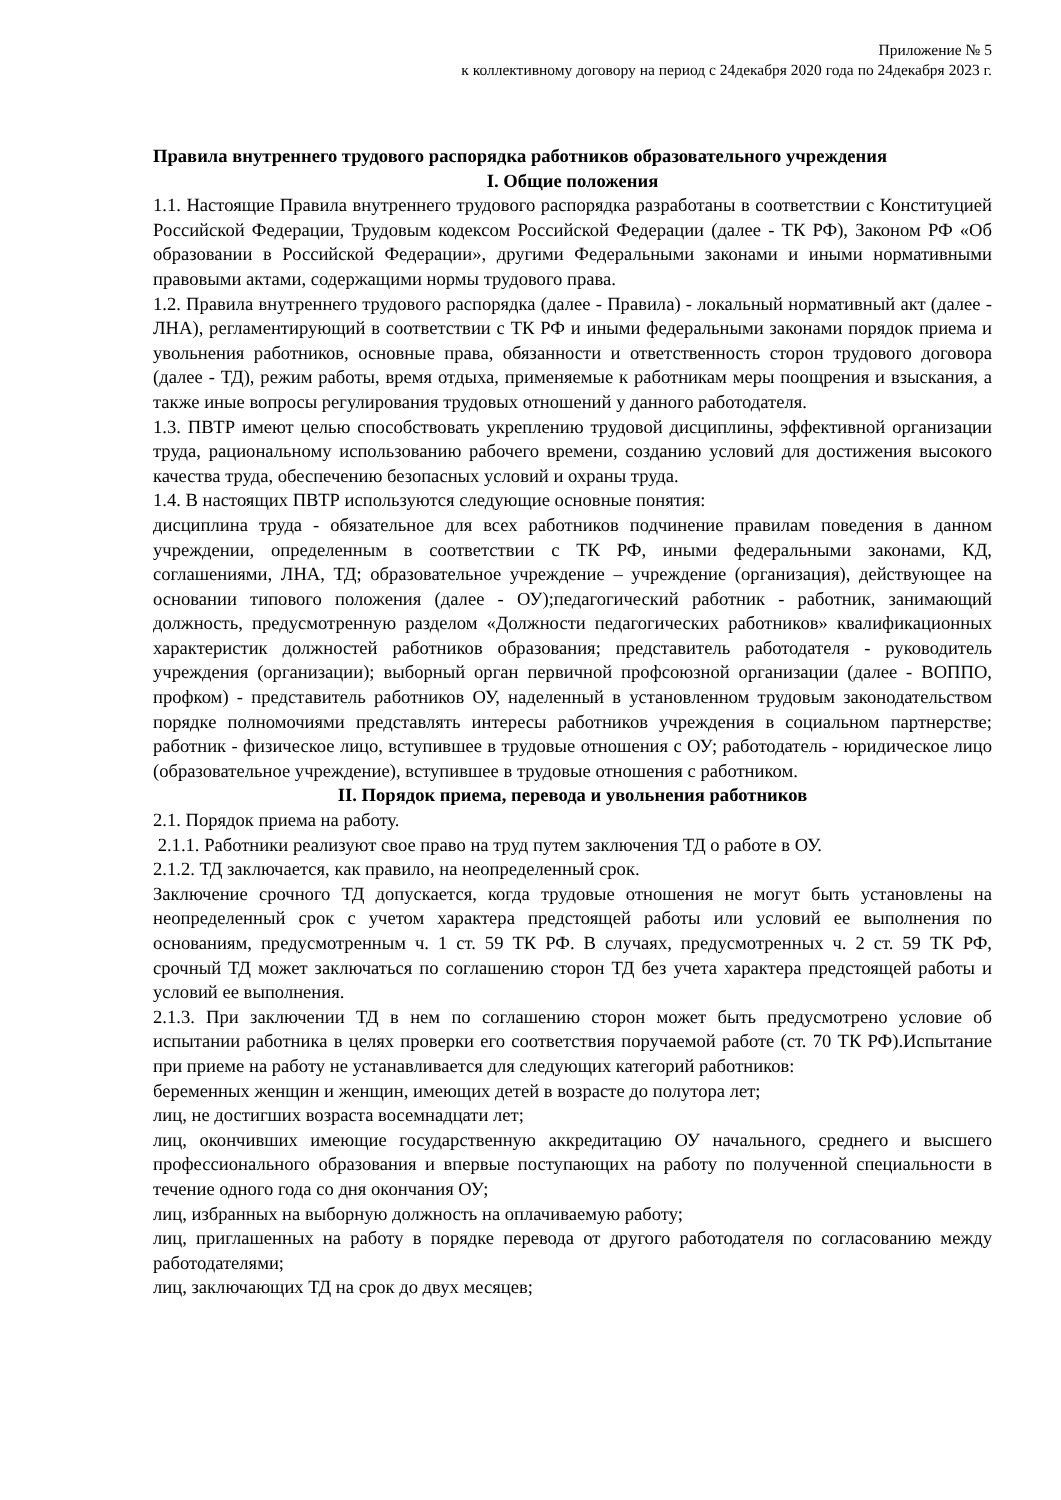Приложение № 5
к коллективному договору на период с 24декабря 2020 года по 24декабря 2023 г.
Правила внутреннего трудового распорядка работников образовательного учреждения
I. Общие положения
1.1. Настоящие Правила внутреннего трудового распорядка разработаны в соответствии с Конституцией Российской Федерации, Трудовым кодексом Российской Федерации (далее - ТК РФ), Законом РФ «Об образовании в Российской Федерации», другими Федеральными законами и иными нормативными правовыми актами, содержащими нормы трудового права.
1.2. Правила внутреннего трудового распорядка (далее - Правила) - локальный нормативный акт (далее - ЛНА), регламентирующий в соответствии с ТК РФ и иными федеральными законами порядок приема и увольнения работников, основные права, обязанности и ответственность сторон трудового договора (далее - ТД), режим работы, время отдыха, применяемые к работникам меры поощрения и взыскания, а также иные вопросы регулирования трудовых отношений у данного работодателя.
1.3. ПВТР имеют целью способствовать укреплению трудовой дисциплины, эффективной организации труда, рациональному использованию рабочего времени, созданию условий для достижения высокого качества труда, обеспечению безопасных условий и охраны труда.
1.4. В настоящих ПВТР используются следующие основные понятия:
дисциплина труда - обязательное для всех работников подчинение правилам поведения в данном учреждении, определенным в соответствии с ТК РФ, иными федеральными законами, КД, соглашениями, ЛНА, ТД; образовательное учреждение – учреждение (организация), действующее на основании типового положения (далее - ОУ);педагогический работник - работник, занимающий должность, предусмотренную разделом «Должности педагогических работников» квалификационных характеристик должностей работников образования; представитель работодателя - руководитель учреждения (организации); выборный орган первичной профсоюзной организации (далее - ВОППО, профком) - представитель работников ОУ, наделенный в установленном трудовым законодательством порядке полномочиями представлять интересы работников учреждения в социальном партнерстве; работник - физическое лицо, вступившее в трудовые отношения с ОУ; работодатель - юридическое лицо (образовательное учреждение), вступившее в трудовые отношения с работником.
II. Порядок приема, перевода и увольнения работников
2.1. Порядок приема на работу.
2.1.1. Работники реализуют свое право на труд путем заключения ТД о работе в ОУ.
2.1.2. ТД заключается, как правило, на неопределенный срок.
Заключение срочного ТД допускается, когда трудовые отношения не могут быть установлены на неопределенный срок с учетом характера предстоящей работы или условий ее выполнения по основаниям, предусмотренным ч. 1 ст. 59 ТК РФ. В случаях, предусмотренных ч. 2 ст. 59 ТК РФ, срочный ТД может заключаться по соглашению сторон ТД без учета характера предстоящей работы и условий ее выполнения.
2.1.3. При заключении ТД в нем по соглашению сторон может быть предусмотрено условие об испытании работника в целях проверки его соответствия поручаемой работе (ст. 70 ТК РФ).Испытание при приеме на работу не устанавливается для следующих категорий работников:
беременных женщин и женщин, имеющих детей в возрасте до полутора лет;
лиц, не достигших возраста восемнадцати лет;
лиц, окончивших имеющие государственную аккредитацию ОУ начального, среднего и высшего профессионального образования и впервые поступающих на работу по полученной специальности в течение одного года со дня окончания ОУ;
лиц, избранных на выборную должность на оплачиваемую работу;
лиц, приглашенных на работу в порядке перевода от другого работодателя по согласованию между работодателями;
лиц, заключающих ТД на срок до двух месяцев;